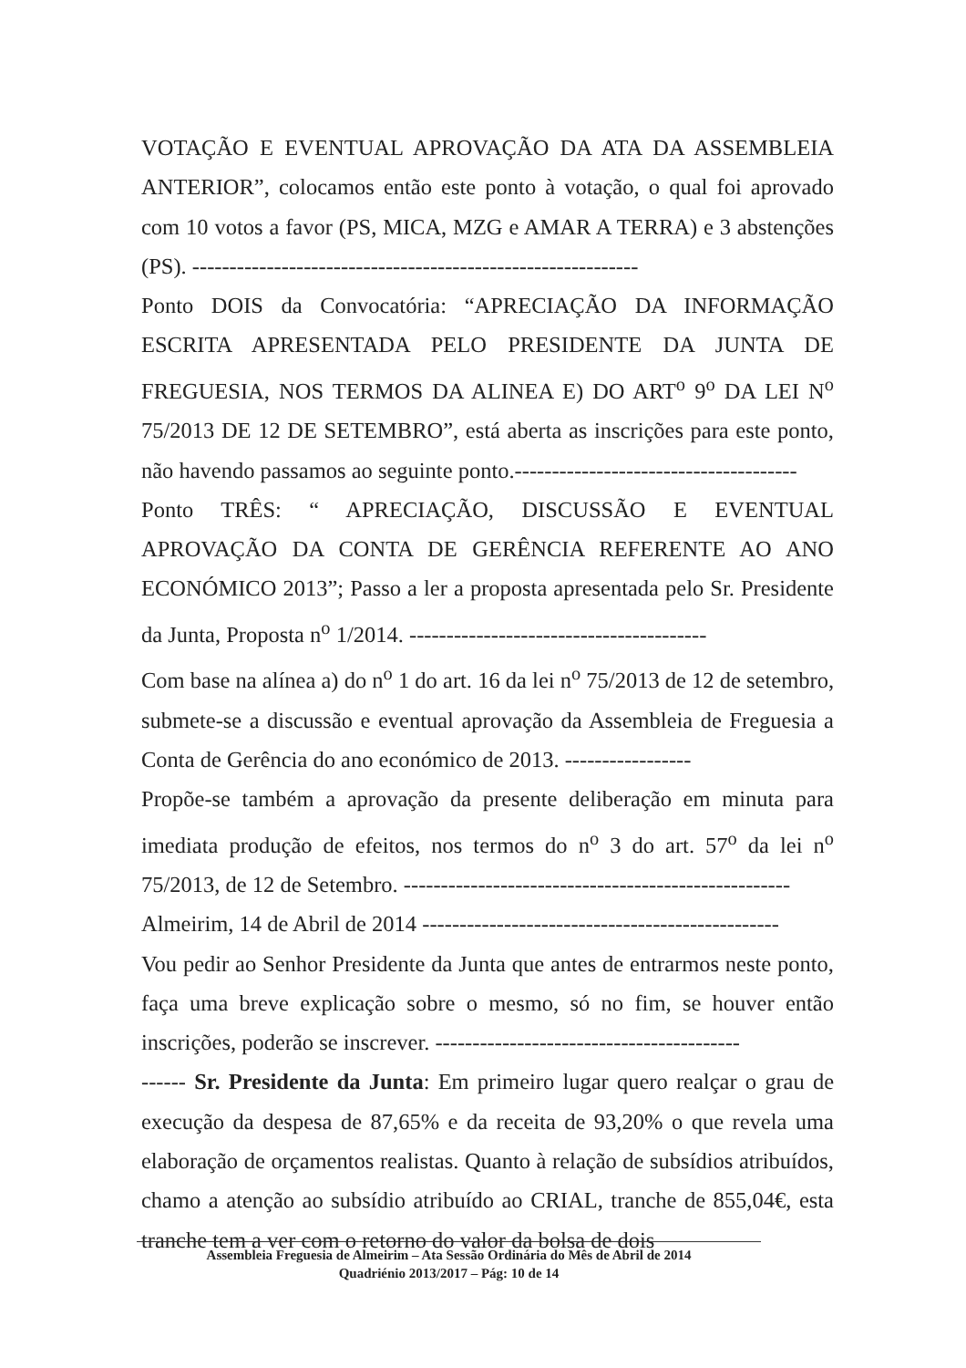VOTAÇÃO E EVENTUAL APROVAÇÃO DA ATA DA ASSEMBLEIA ANTERIOR”, colocamos então este ponto à votação, o qual foi aprovado com 10 votos a favor (PS, MICA, MZG e AMAR A TERRA) e 3 abstenções (PS). ------------------------------------------------------------
Ponto DOIS da Convocatória: “APRECIAÇÃO DA INFORMAÇÃO ESCRITA APRESENTADA PELO PRESIDENTE DA JUNTA DE FREGUESIA, NOS TERMOS DA ALINEA E) DO ART<sup>o</sup> 9<sup>o</sup> DA LEI N<sup>o</sup> 75/2013 DE 12 DE SETEMBRO”, está aberta as inscrições para este ponto, não havendo passamos ao seguinte ponto.--------------------------------------
Ponto TRÊS: “ APRECIAÇÃO, DISCUSSÃO E EVENTUAL APROVAÇÃO DA CONTA DE GERÊNCIA REFERENTE AO ANO ECONÓMICO 2013”; Passo a ler a proposta apresentada pelo Sr. Presidente da Junta, Proposta n<sup>o</sup> 1/2014. ----------------------------------------
Com base na alínea a) do n<sup>o</sup> 1 do art. 16 da lei n<sup>o</sup> 75/2013 de 12 de setembro, submete-se a discussão e eventual aprovação da Assembleia de Freguesia a Conta de Gerência do ano económico de 2013. -----------------
Propõe-se também a aprovação da presente deliberação em minuta para imediata produção de efeitos, nos termos do n<sup>o</sup> 3 do art. 57<sup>o</sup> da lei n<sup>o</sup> 75/2013, de 12 de Setembro. ----------------------------------------------------
Almeirim, 14 de Abril de 2014 ------------------------------------------------
Vou pedir ao Senhor Presidente da Junta que antes de entrarmos neste ponto, faça uma breve explicação sobre o mesmo, só no fim, se houver então inscrições, poderão se inscrever. -----------------------------------------
------ Sr. Presidente da Junta: Em primeiro lugar quero realçar o grau de execução da despesa de 87,65% e da receita de 93,20% o que revela uma elaboração de orçamentos realistas. Quanto à relação de subsídios atribuídos, chamo a atenção ao subsídio atribuído ao CRIAL, tranche de 855,04€, esta tranche tem a ver com o retorno do valor da bolsa de dois
Assembleia Freguesia de Almeirim – Ata Sessão Ordinária do Mês de Abril de 2014
Quadriénio 2013/2017 – Pág: 10 de 14